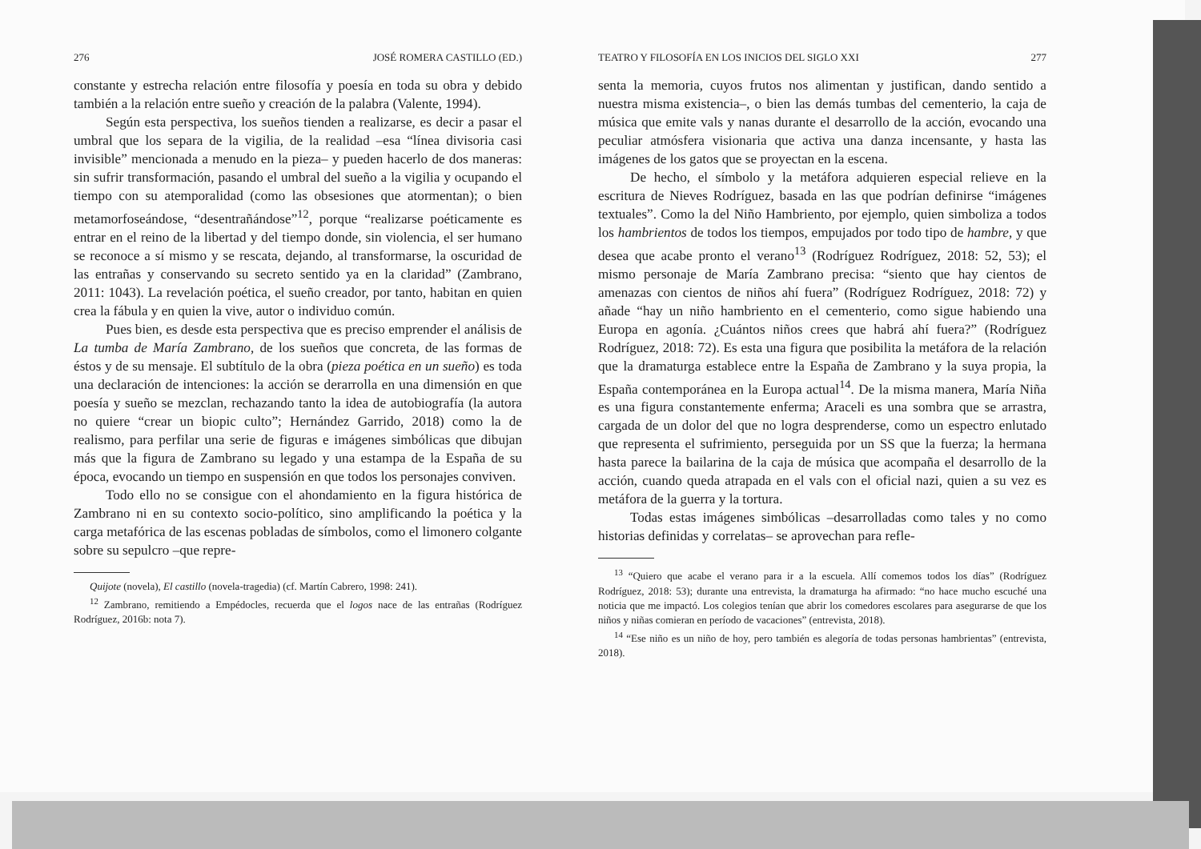276 JOSÉ ROMERA CASTILLO (ED.)
constante y estrecha relación entre filosofía y poesía en toda su obra y debido también a la relación entre sueño y creación de la palabra (Valente, 1994).
Según esta perspectiva, los sueños tienden a realizarse, es decir a pasar el umbral que los separa de la vigilia, de la realidad –esa “línea divisoria casi invisible” mencionada a menudo en la pieza– y pueden hacerlo de dos maneras: sin sufrir transformación, pasando el umbral del sueño a la vigilia y ocupando el tiempo con su atemporalidad (como las obsesiones que atormentan); o bien metamorfoseándose, “desentrañándose”<sup>12</sup>, porque “realizarse poéticamente es entrar en el reino de la libertad y del tiempo donde, sin violencia, el ser humano se reconoce a sí mismo y se rescata, dejando, al transformarse, la oscuridad de las entrañas y conservando su secreto sentido ya en la claridad” (Zambrano, 2011: 1043). La revelación poética, el sueño creador, por tanto, habitan en quien crea la fábula y en quien la vive, autor o individuo común.
Pues bien, es desde esta perspectiva que es preciso emprender el análisis de La tumba de María Zambrano, de los sueños que concreta, de las formas de éstos y de su mensaje. El subtítulo de la obra (pieza poética en un sueño) es toda una declaración de intenciones: la acción se derarrolla en una dimensión en que poesía y sueño se mezclan, rechazando tanto la idea de autobiografía (la autora no quiere “crear un biopic culto”; Hernández Garrido, 2018) como la de realismo, para perfilar una serie de figuras e imágenes simbólicas que dibujan más que la figura de Zambrano su legado y una estampa de la España de su época, evocando un tiempo en suspensión en que todos los personajes conviven.
Todo ello no se consigue con el ahondamiento en la figura histórica de Zambrano ni en su contexto socio-político, sino amplificando la poética y la carga metafórica de las escenas pobladas de símbolos, como el limonero colgante sobre su sepulcro –que repre-
Quijote (novela), El castillo (novela-tragedia) (cf. Martín Cabrero, 1998: 241).
<sup>12</sup> Zambrano, remitiendo a Empédocles, recuerda que el logos nace de las entrañas (Rodríguez Rodríguez, 2016b: nota 7).
TEATRO Y FILOSOFÍA EN LOS INICIOS DEL SIGLO XXI 277
senta la memoria, cuyos frutos nos alimentan y justifican, dando sentido a nuestra misma existencia–, o bien las demás tumbas del cementerio, la caja de música que emite vals y nanas durante el desarrollo de la acción, evocando una peculiar atmósfera visionaria que activa una danza incensante, y hasta las imágenes de los gatos que se proyectan en la escena.
De hecho, el símbolo y la metáfora adquieren especial relieve en la escritura de Nieves Rodríguez, basada en las que podrían definirse “imágenes textuales”. Como la del Niño Hambriento, por ejemplo, quien simboliza a todos los hambrientos de todos los tiempos, empujados por todo tipo de hambre, y que desea que acabe pronto el verano<sup>13</sup> (Rodríguez Rodríguez, 2018: 52, 53); el mismo personaje de María Zambrano precisa: “siento que hay cientos de amenazas con cientos de niños ahí fuera” (Rodríguez Rodríguez, 2018: 72) y añade “hay un niño hambriento en el cementerio, como sigue habiendo una Europa en agonía. ¿Cuántos niños crees que habrá ahí fuera?” (Rodríguez Rodríguez, 2018: 72). Es esta una figura que posibilita la metáfora de la relación que la dramaturga establece entre la España de Zambrano y la suya propia, la España contemporánea en la Europa actual<sup>14</sup>. De la misma manera, María Niña es una figura constantemente enferma; Araceli es una sombra que se arrastra, cargada de un dolor del que no logra desprenderse, como un espectro enlutado que representa el sufrimiento, perseguida por un SS que la fuerza; la hermana hasta parece la bailarina de la caja de música que acompaña el desarrollo de la acción, cuando queda atrapada en el vals con el oficial nazi, quien a su vez es metáfora de la guerra y la tortura.
Todas estas imágenes simbólicas –desarrolladas como tales y no como historias definidas y correlatas– se aprovechan para refle-
<sup>13</sup> “Quiero que acabe el verano para ir a la escuela. Allí comemos todos los días” (Rodríguez Rodríguez, 2018: 53); durante una entrevista, la dramaturga ha afirmado: “no hace mucho escuché una noticia que me impactó. Los colegios tenían que abrir los comedores escolares para asegurarse de que los niños y niñas comieran en período de vacaciones” (entrevista, 2018).
<sup>14</sup> “Ese niño es un niño de hoy, pero también es alegoría de todas personas hambrientas” (entrevista, 2018).